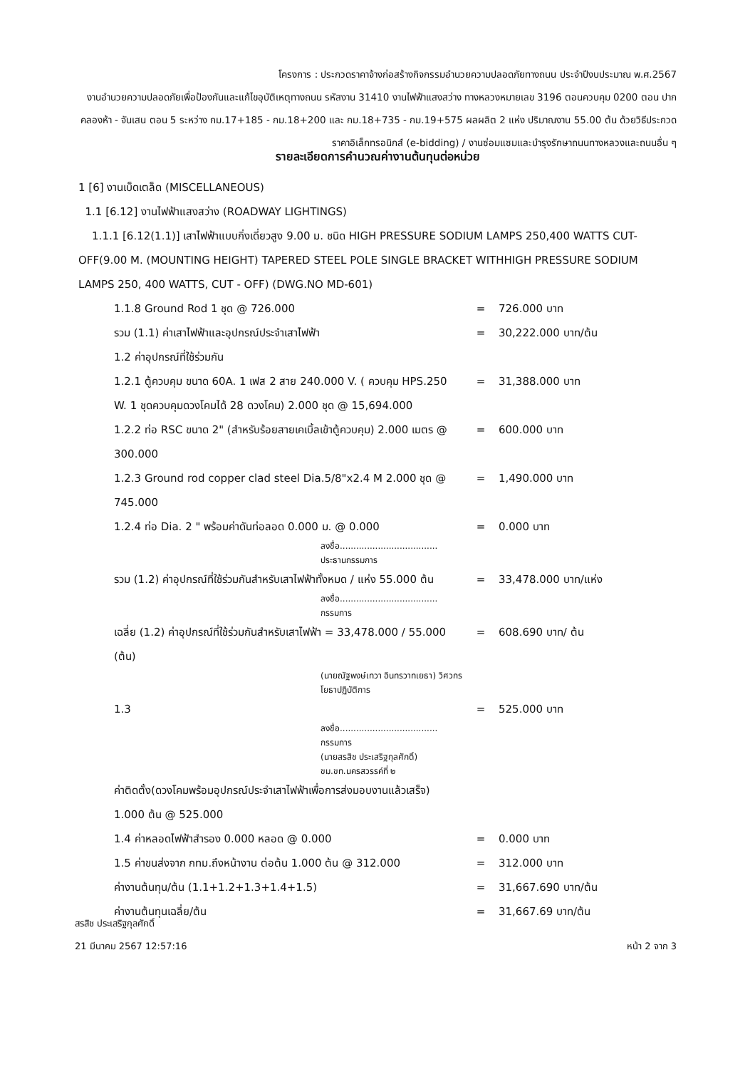โครงการ : ประกวดราคาจ้างก่อสร้างกิจกรรมอำนวยความปลอดภัยทางถนน ประจำปีงบประมาณ พ.ศ.2567
งานอำนวยความปลอดภัยเพื่อป้องกันและแก้ไขอุบัติเหตุทางถนน รหัสงาน 31410 งานไฟฟ้าแสงสว่าง ทางหลวงหมายเลข 3196 ตอนควบคุม 0200 ตอน ปากคลองห้า - จันเสน ตอน 5 ระหว่าง กม.17+185 - กม.18+200 และ กม.18+735 - กม.19+575 ผลผลิต 2 แห่ง ปริมาณงาน 55.00 ต้น ด้วยวิธีประกวดราคาอิเล็กทรอนิกส์ (e-bidding) / งานซ่อมแซมและบำรุงรักษาถนนทางหลวงและถนนอื่น ๆ
รายละเอียดการคำนวณค่างานต้นทุนต่อหน่วย
1 [6] งานเบ็ดเตล็ด (MISCELLANEOUS)
1.1 [6.12] งานไฟฟ้าแสงสว่าง (ROADWAY LIGHTINGS)
1.1.1 [6.12(1.1)] เสาไฟฟ้าแบบกิ่งเดี่ยวสูง 9.00 ม. ชนิด HIGH PRESSURE SODIUM LAMPS 250,400 WATTS CUT-OFF(9.00 M. (MOUNTING HEIGHT) TAPERED STEEL POLE SINGLE BRACKET WITHHIGH PRESSURE SODIUM LAMPS 250, 400 WATTS, CUT - OFF) (DWG.NO MD-601)
| 1.1.8 Ground Rod 1 ชุด @ 726.000 | = | 726.000 บาท |
| รวม (1.1) ค่าเสาไฟฟ้าและอุปกรณ์ประจำเสาไฟฟ้า | = | 30,222.000 บาท/ต้น |
| 1.2 ค่าอุปกรณ์ที่ใช้ร่วมกัน | | |
| 1.2.1 ตู้ควบคุม ขนาด 60A. 1 เฟส 2 สาย 240.000 V. ( ควบคุม HPS.250 W. 1 ชุดควบคุมดวงโคมได้ 28 ดวงโคม) 2.000 ชุด @ 15,694.000 | = | 31,388.000 บาท |
| 1.2.2 ท่อ RSC ขนาด 2" (สำหรับร้อยสายเคเบิ้ลเข้าตู้ควบคุม) 2.000 เมตร @ 300.000 | = | 600.000 บาท |
| 1.2.3 Ground rod copper clad steel Dia.5/8"x2.4 M 2.000 ชุด @ 745.000 | = | 1,490.000 บาท |
| 1.2.4 ท่อ Dia. 2 " พร้อมค่าดันท่อลอด 0.000 ม. @ 0.000 ลงชื่อ.................................... ประธานกรรมการ | = | 0.000 บาท |
| รวม (1.2) ค่าอุปกรณ์ที่ใช้ร่วมกันสำหรับเสาไฟฟ้าทั้งหมด / แห่ง 55.000 ต้น ลงชื่อ.................................... กรรมการ | = | 33,478.000 บาท/แห่ง |
| เฉลี่ย (1.2) ค่าอุปกรณ์ที่ใช้ร่วมกันสำหรับเสาไฟฟ้า = 33,478.000 / 55.000 (ต้น) (นายณัฐพงษ์เทวา อินทรวาทเยธา) วิศวกรโยธาปฏิบัติการ | = | 608.690 บาท/ ต้น |
| 1.3 ลงชื่อ.................................... กรรมการ (นายสรสิช ประเสริฐกุลศักดิ์) ขม.ขท.นครสวรรค์ที่ ๒ ค่าติดตั้ง(ดวงโคมพร้อมอุปกรณ์ประจำเสาไฟฟ้าเพื่อการส่งมอบงานแล้วเสร็จ) 1.000 ต้น @ 525.000 | = | 525.000 บาท |
| 1.4 ค่าหลอดไฟฟ้าสำรอง 0.000 หลอด @ 0.000 | = | 0.000 บาท |
| 1.5 ค่าขนส่งจาก กทม.ถึงหน้างาน ต่อต้น 1.000 ต้น @ 312.000 | = | 312.000 บาท |
| ค่างานต้นทุน/ต้น (1.1+1.2+1.3+1.4+1.5) | = | 31,667.690 บาท/ต้น |
| ค่างานต้นทุนเฉลี่ย/ต้น | = | 31,667.69 บาท/ต้น |
สรสิช ประเสริฐกุลศักดิ์
21 มีนาคม 2567 12:57:16 หน้า 2 จาก 3